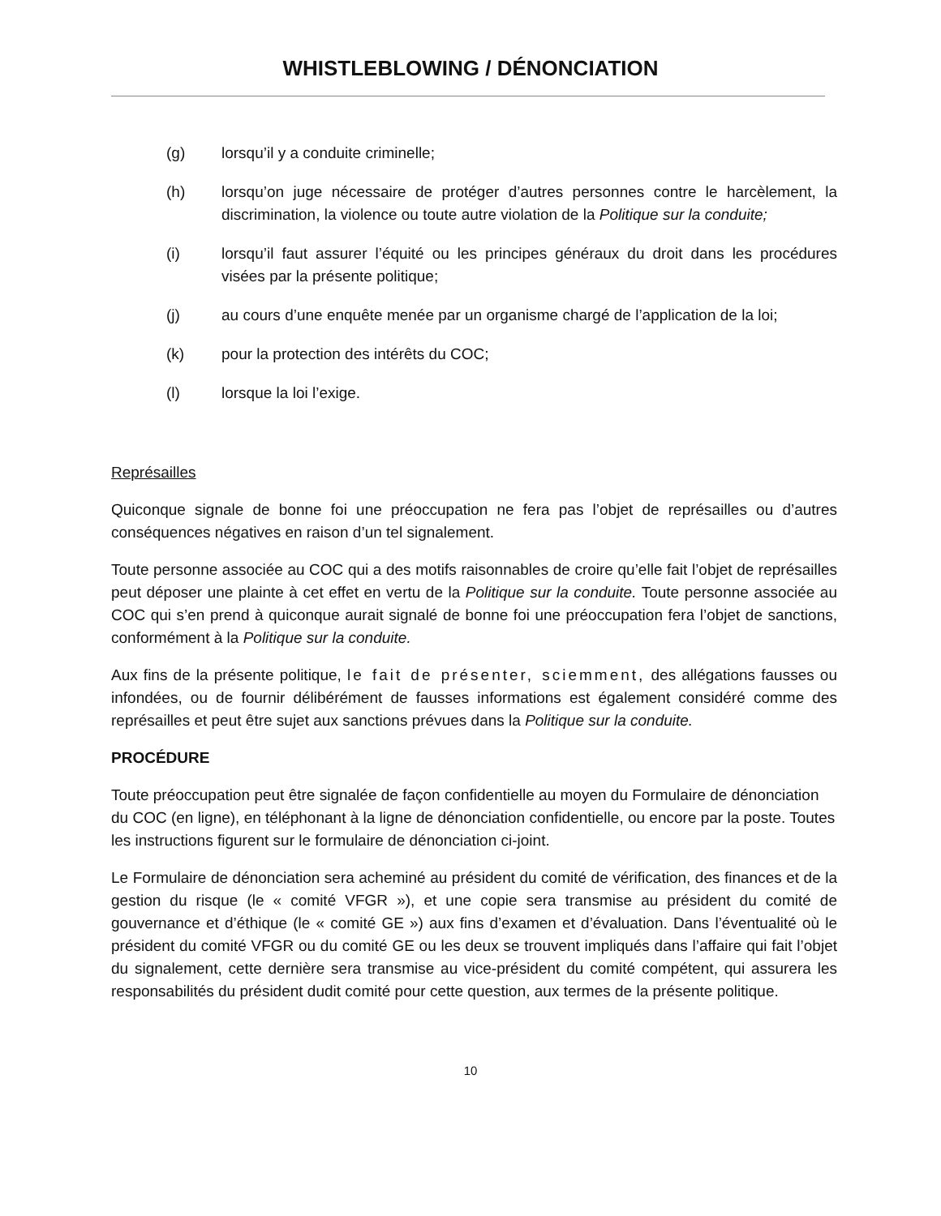WHISTLEBLOWING / DÉNONCIATION
(g) lorsqu’il y a conduite criminelle;
(h) lorsqu’on juge nécessaire de protéger d’autres personnes contre le harcèlement, la discrimination, la violence ou toute autre violation de la Politique sur la conduite;
(i) lorsqu’il faut assurer l’équité ou les principes généraux du droit dans les procédures visées par la présente politique;
(j) au cours d’une enquête menée par un organisme chargé de l’application de la loi;
(k) pour la protection des intérêts du COC;
(l) lorsque la loi l’exige.
Représailles
Quiconque signale de bonne foi une préoccupation ne fera pas l’objet de représailles ou d’autres conséquences négatives en raison d’un tel signalement.
Toute personne associée au COC qui a des motifs raisonnables de croire qu’elle fait l’objet de représailles peut déposer une plainte à cet effet en vertu de la Politique sur la conduite. Toute personne associée au COC qui s’en prend à quiconque aurait signalé de bonne foi une préoccupation fera l’objet de sanctions, conformément à la Politique sur la conduite.
Aux fins de la présente politique, le fait de présenter, sciemment, des allégations fausses ou infondées, ou de fournir délibérément de fausses informations est également considéré comme des représailles et peut être sujet aux sanctions prévues dans la Politique sur la conduite.
PROCÉDURE
Toute préoccupation peut être signalée de façon confidentielle au moyen du Formulaire de dénonciation du COC (en ligne), en téléphonant à la ligne de dénonciation confidentielle, ou encore par la poste. Toutes les instructions figurent sur le formulaire de dénonciation ci-joint.
Le Formulaire de dénonciation sera acheminé au président du comité de vérification, des finances et de la gestion du risque (le « comité VFGR »), et une copie sera transmise au président du comité de gouvernance et d’éthique (le « comité GE ») aux fins d’examen et d’évaluation. Dans l’éventualité où le président du comité VFGR ou du comité GE ou les deux se trouvent impliqués dans l’affaire qui fait l’objet du signalement, cette dernière sera transmise au vice-président du comité compétent, qui assurera les responsabilités du président dudit comité pour cette question, aux termes de la présente politique.
10